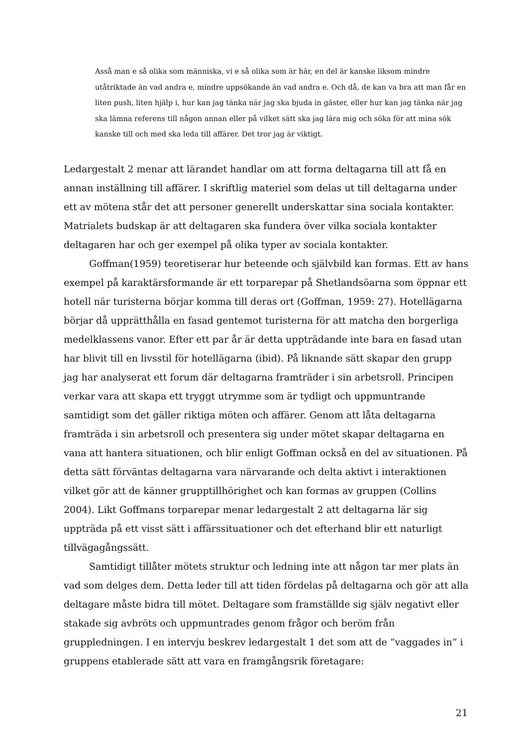Asså man e så olika som människa, vi e så olika som är här, en del är kanske liksom mindre utåtriktade än vad andra e, mindre uppsökande än vad andra e. Och då, de kan va bra att man får en liten push, liten hjälp i, hur kan jag tänka när jag ska bjuda in gäster, eller hur kan jag tänka när jag ska lämna referens till någon annan eller på vilket sätt ska jag lära mig och söka för att mina sök kanske till och med ska leda till affärer. Det tror jag är viktigt.
Ledargestalt 2 menar att lärandet handlar om att forma deltagarna till att få en annan inställning till affärer. I skriftlig materiel som delas ut till deltagarna under ett av mötena står det att personer generellt underskattar sina sociala kontakter. Matrialets budskap är att deltagaren ska fundera över vilka sociala kontakter deltagaren har och ger exempel på olika typer av sociala kontakter.
Goffman(1959) teoretiserar hur beteende och självbild kan formas. Ett av hans exempel på karaktärsformande är ett torparepar på Shetlandsöarna som öppnar ett hotell när turisterna börjar komma till deras ort (Goffman, 1959: 27). Hotellägarna börjar då upprätthålla en fasad gentemot turisterna för att matcha den borgerliga medelklassens vanor. Efter ett par år är detta uppträdande inte bara en fasad utan har blivit till en livsstil för hotellägarna (ibid). På liknande sätt skapar den grupp jag har analyserat ett forum där deltagarna framträder i sin arbetsroll. Principen verkar vara att skapa ett tryggt utrymme som är tydligt och uppmuntrande samtidigt som det gäller riktiga möten och affärer. Genom att låta deltagarna framträda i sin arbetsroll och presentera sig under mötet skapar deltagarna en vana att hantera situationen, och blir enligt Goffman också en del av situationen. På detta sätt förväntas deltagarna vara närvarande och delta aktivt i interaktionen vilket gör att de känner grupptillhörighet och kan formas av gruppen (Collins 2004). Likt Goffmans torparepar menar ledargestalt 2 att deltagarna lär sig uppträda på ett visst sätt i affärssituationer och det efterhand blir ett naturligt tillvägagångssätt.
Samtidigt tillåter mötets struktur och ledning inte att någon tar mer plats än vad som delges dem. Detta leder till att tiden fördelas på deltagarna och gör att alla deltagare måste bidra till mötet. Deltagare som framställde sig själv negativt eller stakade sig avbröts och uppmuntrades genom frågor och beröm från gruppledningen. I en intervju beskrev ledargestalt 1 det som att de ”vaggades in” i gruppens etablerade sätt att vara en framgångsrik företagare:
21